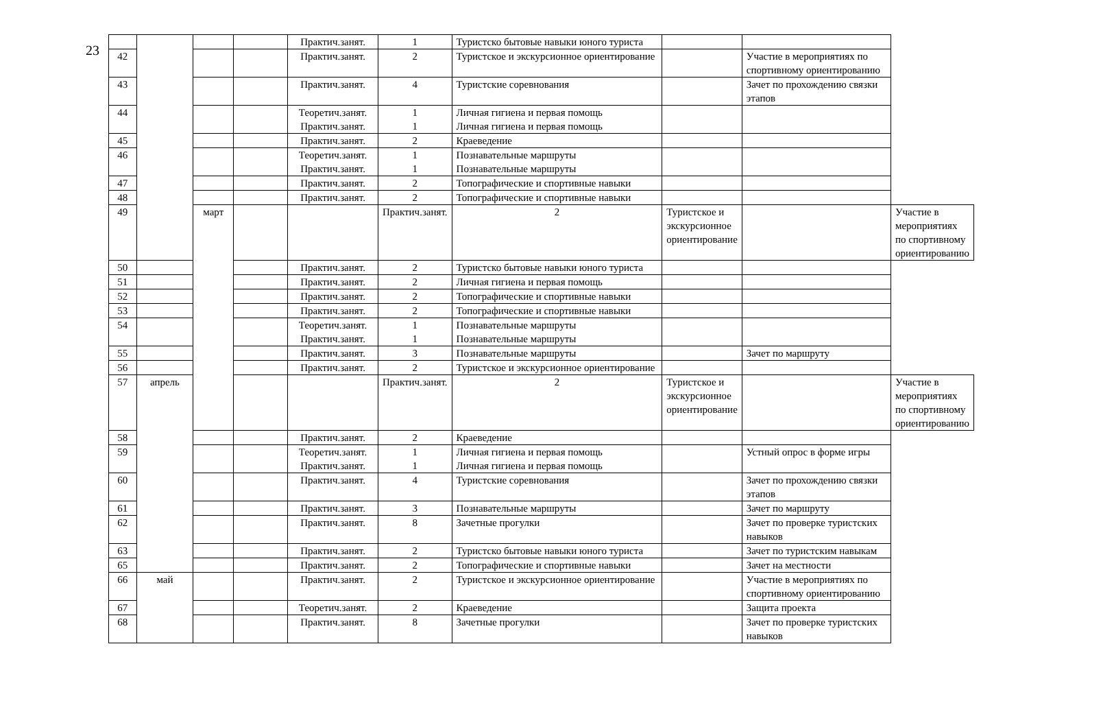23
| | | | | Практич.занят. | 1 | Туристско бытовые навыки юного туриста | | | |
| 42 | | | | Практич.занят. | 2 | Туристское и экскурсионное ориентирование | | Участие в мероприятиях по спортивному ориентированию | |
| 43 | | | | Практич.занят. | 4 | Туристские соревнования | | Зачет по прохождению связки этапов | |
| 44 | | | | Теоретич.занят. Практич.занят. | 1 1 | Личная гигиена и первая помощь Личная гигиена и первая помощь | | | |
| 45 | | | | Практич.занят. | 2 | Краеведение | | | |
| 46 | | | | Теоретич.занят. Практич.занят. | 1 1 | Познавательные маршруты Познавательные маршруты | | | |
| 47 | | | | Практич.занят. | 2 | Топографические и спортивные навыки | | | |
| 48 | | | | Практич.занят. | 2 | Топографические и спортивные навыки | | | |
| 49 | | март | | | Практич.занят. | 2 | Туристское и экскурсионное ориентирование | | Участие в мероприятиях по спортивному ориентированию |
| 50 | | | | Практич.занят. | 2 | Туристско бытовые навыки юного туриста | | | |
| 51 | | | | Практич.занят. | 2 | Личная гигиена и первая помощь | | | |
| 52 | | | | Практич.занят. | 2 | Топографические и спортивные навыки | | | |
| 53 | | | | Практич.занят. | 2 | Топографические и спортивные навыки | | | |
| 54 | | | | Теоретич.занят. Практич.занят. | 1 1 | Познавательные маршруты Познавательные маршруты | | | |
| 55 | | | | Практич.занят. | 3 | Познавательные маршруты | | Зачет по маршруту | |
| 56 | | | | Практич.занят. | 2 | Туристское и экскурсионное ориентирование | | | |
| 57 | апрель | | | | Практич.занят. | 2 | Туристское и экскурсионное ориентирование | | Участие в мероприятиях по спортивному ориентированию |
| 58 | | | | Практич.занят. | 2 | Краеведение | | | |
| 59 | | | | Теоретич.занят. Практич.занят. | 1 1 | Личная гигиена и первая помощь Личная гигиена и первая помощь | | Устный опрос в форме игры | |
| 60 | | | | Практич.занят. | 4 | Туристские соревнования | | Зачет по прохождению связки этапов | |
| 61 | | | | Практич.занят. | 3 | Познавательные маршруты | | Зачет по маршруту | |
| 62 | | | | Практич.занят. | 8 | Зачетные прогулки | | Зачет по проверке туристских навыков | |
| 63 | | | | Практич.занят. | 2 | Туристско бытовые навыки юного туриста | | Зачет по туристским навыкам | |
| 65 | | | | Практич.занят. | 2 | Топографические и спортивные навыки | | Зачет на местности | |
| 66 | май | | | Практич.занят. | 2 | Туристское и экскурсионное ориентирование | | Участие в мероприятиях по спортивному ориентированию | |
| 67 | | | | Теоретич.занят. | 2 | Краеведение | | Защита проекта | |
| 68 | | | | Практич.занят. | 8 | Зачетные прогулки | | Зачет по проверке туристских навыков | |